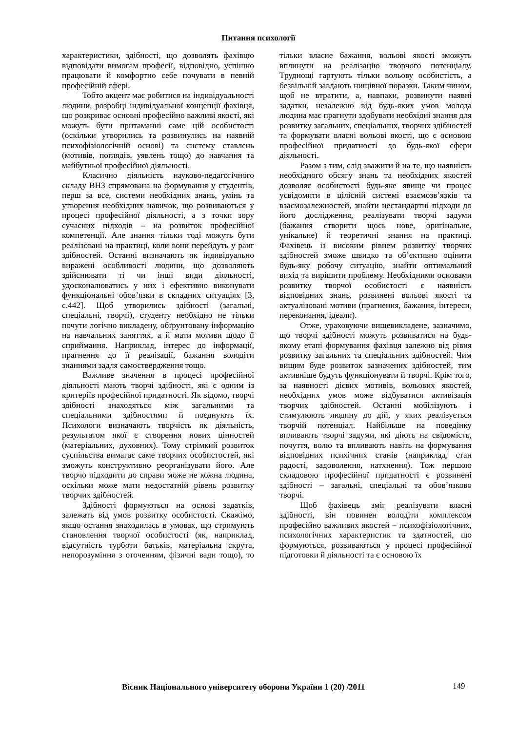Питання психології
характеристики, здібності, що дозволять фахівцю відповідати вимогам професії, відповідно, успішно працювати й комфортно себе почувати в певній професійній сфері.
Тобто акцент має робитися на індивідуальності людини, розробці індивідуальної концепції фахівця, що розкриває основні професійно важливі якості, які можуть бути притаманні саме цій особистості (оскільки утворились та розвинулись на наявній психофізіологічній основі) та систему ставлень (мотивів, поглядів, уявлень тощо) до навчання та майбутньої професійної діяльності.
Класично діяльність науково-педагогічного складу ВНЗ спрямована на формування у студентів, перш за все, системи необхідних знань, умінь та утворення необхідних навичок, що розвиваються у процесі професійної діяльності, а з точки зору сучасних підходів – на розвиток професійної компетенції. Але знання тільки тоді можуть бути реалізовані на практиці, коли вони перейдуть у ранг здібностей. Останні визначають як індивідуально виражені особливості людини, що дозволяють здійснювати ті чи інші види діяльності, удосконалюватись у них і ефективно виконувати функціональні обов’язки в складних ситуаціях [3, с.442]. Щоб утворились здібності (загальні, спеціальні, творчі), студенту необхідно не тільки почути логічно викладену, обґрунтовану інформацію на навчальних заняттях, а й мати мотиви щодо її сприймання. Наприклад, інтерес до інформації, прагнення до її реалізації, бажання володіти знаннями задля самоствердження тощо.
Важливе значення в процесі професійної діяльності мають творчі здібності, які є одним із критеріїв професійної придатності. Як відомо, творчі здібності знаходяться між загальними та спеціальними здібностями й поєднують їх. Психологи визначають творчість як діяльність, результатом якої є створення нових цінностей (матеріальних, духовних). Тому стрімкий розвиток суспільства вимагає саме творчих особистостей, які зможуть конструктивно реорганізувати його. Але творчо підходити до справи може не кожна людина, оскільки може мати недостатній рівень розвитку творчих здібностей.
Здібності формуються на основі задатків, залежать від умов розвитку особистості. Скажімо, якщо остання знаходилась в умовах, що стримують становлення творчої особистості (як, наприклад, відсутність турботи батьків, матеріальна скрута, непорозуміння з оточенням, фізичні вади тощо), то тільки власне бажання, вольові якості зможуть вплинути на реалізацію творчого потенціалу. Труднощі гартують тільки вольову особистість, а безвільній завдають нищівної поразки. Таким чином, щоб не втратити, а, навпаки, розвинути наявні задатки, незалежно від будь-яких умов молода людина має прагнути здобувати необхідні знання для розвитку загальних, спеціальних, творчих здібностей та формувати власні вольові якості, що є основою професійної придатності до будь-якої сфери діяльності.
Разом з тим, слід зважити й на те, що наявність необхідного обсягу знань та необхідних якостей дозволяє особистості будь-яке явище чи процес усвідомити в цілісній системі взаємозв’язків та взаємозалежностей, знайти нестандартні підходи до його дослідження, реалізувати творчі задуми (бажання створити щось нове, оригінальне, унікальне) й теоретичні знання на практиці. Фахівець із високим рівнем розвитку творчих здібностей зможе швидко та об’єктивно оцінити будь-яку робочу ситуацію, знайти оптимальний вихід та вирішити проблему. Необхідними основами розвитку творчої особистості є наявність відповідних знань, розвинені вольові якості та актуалізовані мотиви (прагнення, бажання, інтереси, переконання, ідеали).
Отже, ураховуючи вищевикладене, зазначимо, що творчі здібності можуть розвиватися на будь-якому етапі формування фахівця залежно від рівня розвитку загальних та спеціальних здібностей. Чим вищим буде розвиток зазначених здібностей, тим активніше будуть функціонувати й творчі. Крім того, за наявності дієвих мотивів, вольових якостей, необхідних умов може відбуватися активізація творчих здібностей. Останні мобілізують і стимулюють людину до дій, у яких реалізується творчій потенціал. Найбільше на поведінку впливають творчі задуми, які діють на свідомість, почуття, волю та впливають навіть на формування відповідних психічних станів (наприклад, стан радості, задоволення, натхнення). Тож першою складовою професійної придатності є розвинені здібності – загальні, спеціальні та обов’язково творчі.
Щоб фахівець зміг реалізувати власні здібності, він повинен володіти комплексом професійно важливих якостей – психофізіологічних, психологічних характеристик та здатностей, що формуються, розвиваються у процесі професійної підготовки й діяльності та є основою їх
Вісник Національного університету оборони України 1 (20) /2011
149